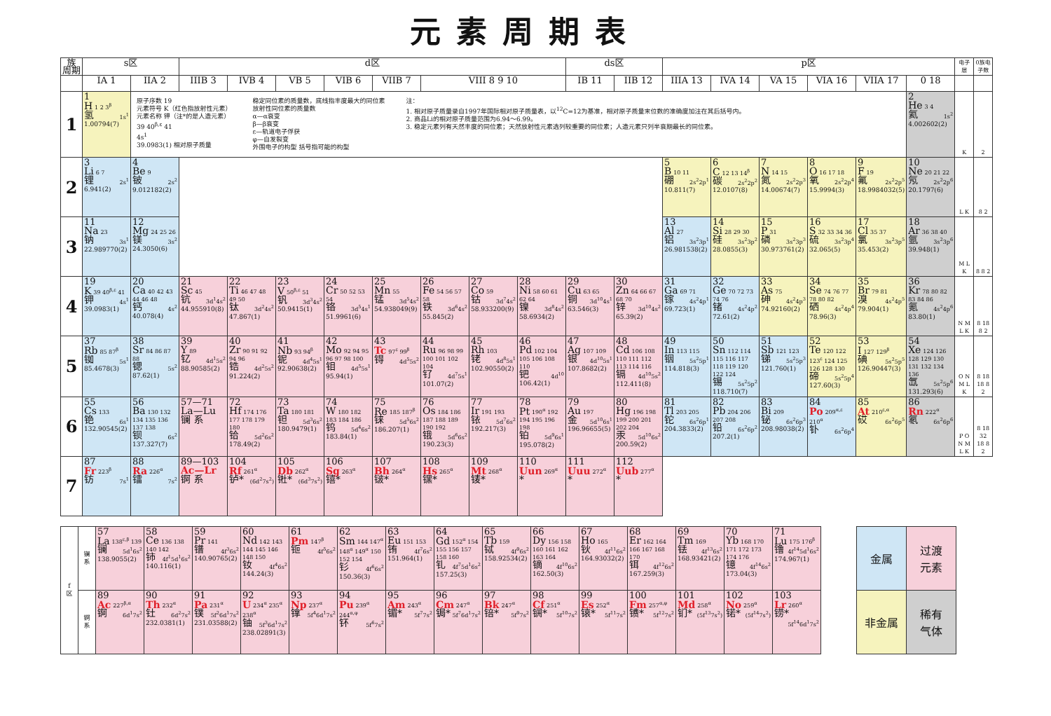元素周期表
| 族 周期 | s区 | | d区 | | | | | | | | ds区 | | p区 | | | | | | 电子层 | 0族电子数 |
| --- | --- | --- | --- | --- | --- | --- | --- | --- | --- | --- | --- | --- | --- | --- | --- | --- | --- | --- | --- | --- |
| | IA 1 | IIA 2 | IIIB 3 | IVB 4 | VB 5 | VIB 6 | VIIB 7 | VIII 8 9 10 | | | IB 11 | IIB 12 | IIIA 13 | IVA 14 | VA 15 | VIA 16 | VIIA 17 | 0 18 | | |
| 1 | 1 H 1 2 3<sup>β</sup> 氢 1s<sup>1</sup> 1.00794(7) | 原子序数 19 元素符号 K（红色指放射性元素） 元素名称 钾（注*的是人造元素） 39 40<sup>β,ε</sup> 41 4s<sup>1</sup> 39.0983(1) 相对原子质量 稳定同位素的质量数，底线指丰度最大的同位素 放射性同位素的质量数 α—α衰变 β—β衰变 ε—轨道电子俘获 φ—自发裂变 外围电子的构型 括号指可能的构型 注： 1. 相对原子质量录自1997年国际相对原子质量表，以<sup>12</sup>C=12为基准，相对原子质量末位数的准确度加注在其后括号内。 2. 商品Li的相对原子质量范围为6.94～6.99。 3. 稳定元素列有天然丰度的同位素；天然放射性元素选列较重要的同位素；人造元素只列半衰期最长的同位素。 | | | | | | | | | | | | | | | | 2 He 3 4 氦 1s<sup>2</sup> 4.002602(2) | K | 2 |
| 2 | 3 Li 6 7 锂 2s<sup>1</sup> 6.941(2) | 4 Be 9 铍 2s<sup>2</sup> 9.012182(2) | | | | | | | | | | | 5 B 10 11 硼 2s<sup>2</sup>2p<sup>1</sup> 10.811(7) | 6 C 12 13 14<sup>β</sup> 碳 2s<sup>2</sup>2p<sup>2</sup> 12.0107(8) | 7 N 14 15 氮 2s<sup>2</sup>2p<sup>3</sup> 14.00674(7) | 8 O 16 17 18 氧 2s<sup>2</sup>2p<sup>4</sup> 15.9994(3) | 9 F 19 氟 2s<sup>2</sup>2p<sup>5</sup> 18.9984032(5) | 10 Ne 20 21 22 氖 2s<sup>2</sup>2p<sup>6</sup> 20.1797(6) | L K | 8 2 |
| 3 | 11 Na 23 钠 3s<sup>1</sup> 22.989770(2) | 12 Mg 24 25 26 镁 3s<sup>2</sup> 24.3050(6) | | | | | | | | | | | 13 Al 27 铝 3s<sup>2</sup>3p<sup>1</sup> 26.981538(2) | 14 Si 28 29 30 硅 3s<sup>2</sup>3p<sup>2</sup> 28.0855(3) | 15 P 31 磷 3s<sup>2</sup>3p<sup>3</sup> 30.973761(2) | 16 S 32 33 34 36 硫 3s<sup>2</sup>3p<sup>4</sup> 32.065(5) | 17 Cl 35 37 氯 3s<sup>2</sup>3p<sup>5</sup> 35.453(2) | 18 Ar 36 38 40 氩 3s<sup>2</sup>3p<sup>6</sup> 39.948(1) | M L K | 8 8 2 |
| 4 | 19 K 39 40<sup>β,ε</sup> 41 钾 4s<sup>1</sup> 39.0983(1) | 20 Ca 40 42 43 44 46 48 钙 4s<sup>2</sup> 40.078(4) | 21 Sc 45 钪 3d<sup>1</sup>4s<sup>2</sup> 44.955910(8) | 22 Ti 46 47 48 49 50 钛 3d<sup>2</sup>4s<sup>2</sup> 47.867(1) | 23 V 50<sup>β,ε</sup> 51 钒 3d<sup>3</sup>4s<sup>2</sup> 50.9415(1) | 24 Cr 50 52 53 54 铬 3d<sup>5</sup>4s<sup>1</sup> 51.9961(6) | 25 Mn 55 锰 3d<sup>5</sup>4s<sup>2</sup> 54.938049(9) | 26 Fe 54 56 57 58 铁 3d<sup>6</sup>4s<sup>2</sup> 55.845(2) | 27 Co 59 钴 3d<sup>7</sup>4s<sup>2</sup> 58.933200(9) | 28 Ni 58 60 61 62 64 镍 3d<sup>8</sup>4s<sup>2</sup> 58.6934(2) | 29 Cu 63 65 铜 3d<sup>10</sup>4s<sup>1</sup> 63.546(3) | 30 Zn 64 66 67 68 70 锌 3d<sup>10</sup>4s<sup>2</sup> 65.39(2) | 31 Ga 69 71 镓 4s<sup>2</sup>4p<sup>1</sup> 69.723(1) | 32 Ge 70 72 73 74 76 锗 4s<sup>2</sup>4p<sup>2</sup> 72.61(2) | 33 As 75 砷 4s<sup>2</sup>4p<sup>3</sup> 74.92160(2) | 34 Se 74 76 77 78 80 82 硒 4s<sup>2</sup>4p<sup>4</sup> 78.96(3) | 35 Br 79 81 溴 4s<sup>2</sup>4p<sup>5</sup> 79.904(1) | 36 Kr 78 80 82 83 84 86 氪 4s<sup>2</sup>4p<sup>6</sup> 83.80(1) | N M L K | 8 18 8 2 |
| 5 | 37 Rb 85 87<sup>β</sup> 铷 5s<sup>1</sup> 85.4678(3) | 38 Sr 84 86 87 88 锶 5s<sup>2</sup> 87.62(1) | 39 Y 89 钇 4d<sup>1</sup>5s<sup>2</sup> 88.90585(2) | 40 Zr 90 91 92 94 96 锆 4d<sup>2</sup>5s<sup>2</sup> 91.224(2) | 41 Nb 93 94<sup>β</sup> 铌 4d<sup>4</sup>5s<sup>1</sup> 92.90638(2) | 42 Mo 92 94 95 96 97 98 100 钼 4d<sup>5</sup>5s<sup>1</sup> 95.94(1) | 43 Tc 97<sup>ε</sup> 99<sup>β</sup> 锝 4d<sup>5</sup>5s<sup>2</sup> | 44 Ru 96 98 99 100 101 102 104 钌 4d<sup>7</sup>5s<sup>1</sup> 101.07(2) | 45 Rh 103 铑 4d<sup>8</sup>5s<sup>1</sup> 102.90550(2) | 46 Pd 102 104 105 106 108 110 钯 4d<sup>10</sup> 106.42(1) | 47 Ag 107 109 银 4d<sup>10</sup>5s<sup>1</sup> 107.8682(2) | 48 Cd 106 108 110 111 112 113 114 116 镉 4d<sup>10</sup>5s<sup>2</sup> 112.411(8) | 49 In 113 115 铟 5s<sup>2</sup>5p<sup>1</sup> 114.818(3) | 50 Sn 112 114 115 116 117 118 119 120 122 124 锡 5s<sup>2</sup>5p<sup>2</sup> 118.710(7) | 51 Sb 121 123 锑 5s<sup>2</sup>5p<sup>3</sup> 121.760(1) | 52 Te 120 122 123<sup>ε</sup> 124 125 126 128 130 碲 5s<sup>2</sup>5p<sup>4</sup> 127.60(3) | 53 I 127 129<sup>β</sup> 碘 5s<sup>2</sup>5p<sup>5</sup> 126.90447(3) | 54 Xe 124 126 128 129 130 131 132 134 136 氙 5s<sup>2</sup>5p<sup>6</sup> 131.293(6) | O N M L K | 8 18 18 8 2 |
| 6 | 55 Cs 133 铯 6s<sup>1</sup> 132.90545(2) | 56 Ba 130 132 134 135 136 137 138 钡 6s<sup>2</sup> 137.327(7) | 57—71 La—Lu 镧 系 | 72 Hf 174 176 177 178 179 180 铪 5d<sup>2</sup>6s<sup>2</sup> 178.49(2) | 73 Ta 180 181 钽 5d<sup>3</sup>6s<sup>2</sup> 180.9479(1) | 74 W 180 182 183 184 186 钨 5d<sup>4</sup>6s<sup>2</sup> 183.84(1) | 75 Re 185 187<sup>β</sup> 铼 5d<sup>5</sup>6s<sup>2</sup> 186.207(1) | 76 Os 184 186 187 188 189 190 192 锇 5d<sup>6</sup>6s<sup>2</sup> 190.23(3) | 77 Ir 191 193 铱 5d<sup>7</sup>6s<sup>2</sup> 192.217(3) | 78 Pt 190<sup>α</sup> 192 194 195 196 198 铂 5d<sup>9</sup>6s<sup>1</sup> 195.078(2) | 79 Au 197 金 5d<sup>10</sup>6s<sup>1</sup> 196.96655(5) | 80 Hg 196 198 199 200 201 202 204 汞 5d<sup>10</sup>6s<sup>2</sup> 200.59(2) | 81 Tl 203 205 铊 6s<sup>2</sup>6p<sup>1</sup> 204.3833(2) | 82 Pb 204 206 207 208 铅 6s<sup>2</sup>6p<sup>2</sup> 207.2(1) | 83 Bi 209 铋 6s<sup>2</sup>6p<sup>3</sup> 208.98038(2) | 84 Po 209<sup>α,ε</sup> 210<sup>α</sup> 钋 6s<sup>2</sup>6p<sup>4</sup> | 85 At 210<sup>ε,α</sup> 砹 6s<sup>2</sup>6p<sup>5</sup> | 86 Rn 222<sup>α</sup> 氡 6s<sup>2</sup>6p<sup>6</sup> | P O N M L K | 8 18 32 18 8 2 |
| 7 | 87 Fr 223<sup>β</sup> 钫 7s<sup>1</sup> | 88 Ra 226<sup>α</sup> 镭 7s<sup>2</sup> | 89—103 Ac—Lr 锕 系 | 104 Rf 261<sup>α</sup> 𬬻* (6d<sup>2</sup>7s<sup>2</sup>) | 105 Db 262<sup>α</sup> 𬭊* (6d<sup>3</sup>7s<sup>2</sup>) | 106 Sg 263<sup>α</sup> 𬭳* | 107 Bh 264<sup>α</sup> 𬭛* | 108 Hs 265<sup>α</sup> 𬭶* | 109 Mt 268<sup>α</sup> 鿏* | 110 Uun 269<sup>α</sup> * | 111 Uuu 272<sup>α</sup> * | 112 Uub 277<sup>α</sup> * | | | | | | | | |
| f 区 | 镧 系 | 57 La 138<sup>ε,β</sup> 139 镧 5d<sup>1</sup>6s<sup>2</sup> 138.9055(2) | 58 Ce 136 138 140 142 铈 4f<sup>1</sup>5d<sup>1</sup>6s<sup>2</sup> 140.116(1) | 59 Pr 141 镨 4f<sup>3</sup>6s<sup>2</sup> 140.90765(2) | 60 Nd 142 143 144 145 146 148 150 钕 4f<sup>4</sup>6s<sup>2</sup> 144.24(3) | 61 Pm 147<sup>β</sup> 钷 4f<sup>5</sup>6s<sup>2</sup> | 62 Sm 144 147<sup>α</sup> 148<sup>α</sup> 149<sup>α</sup> 150 152 154 钐 4f<sup>6</sup>6s<sup>2</sup> 150.36(3) | 63 Eu 151 153 铕 4f<sup>7</sup>6s<sup>2</sup> 151.964(1) | 64 Gd 152<sup>α</sup> 154 155 156 157 158 160 钆 4f<sup>7</sup>5d<sup>1</sup>6s<sup>2</sup> 157.25(3) | 65 Tb 159 铽 4f<sup>9</sup>6s<sup>2</sup> 158.92534(2) | 66 Dy 156 158 160 161 162 163 164 镝 4f<sup>10</sup>6s<sup>2</sup> 162.50(3) | 67 Ho 165 钬 4f<sup>11</sup>6s<sup>2</sup> 164.93032(2) | 68 Er 162 164 166 167 168 170 铒 4f<sup>12</sup>6s<sup>2</sup> 167.259(3) | 69 Tm 169 铥 4f<sup>13</sup>6s<sup>2</sup> 168.93421(2) | 70 Yb 168 170 171 172 173 174 176 镱 4f<sup>14</sup>6s<sup>2</sup> 173.04(3) | 71 Lu 175 176<sup>β</sup> 镥 4f<sup>14</sup>5d<sup>1</sup>6s<sup>2</sup> 174.967(1) |
| | 锕 系 | 89 Ac 227<sup>β,α</sup> 锕 6d<sup>1</sup>7s<sup>2</sup> | 90 Th 232<sup>α</sup> 钍 6d<sup>2</sup>7s<sup>2</sup> 232.0381(1) | 91 Pa 231<sup>α</sup> 镤 5f<sup>2</sup>6d<sup>1</sup>7s<sup>2</sup> 231.03588(2) | 92 U 234<sup>α</sup> 235<sup>α</sup> 238<sup>α</sup> 铀 5f<sup>3</sup>6d<sup>1</sup>7s<sup>2</sup> 238.02891(3) | 93 Np 237<sup>α</sup> 镎 5f<sup>4</sup>6d<sup>1</sup>7s<sup>2</sup> | 94 Pu 239<sup>α</sup> 244<sup>α,φ</sup> 钚 5f<sup>6</sup>7s<sup>2</sup> | 95 Am 243<sup>α</sup> 镅* 5f<sup>7</sup>7s<sup>2</sup> | 96 Cm 247<sup>α</sup> 锔* 5f<sup>7</sup>6d<sup>1</sup>7s<sup>2</sup> | 97 Bk 247<sup>α</sup> 锫* 5f<sup>9</sup>7s<sup>2</sup> | 98 Cf 251<sup>α</sup> 锎* 5f<sup>10</sup>7s<sup>2</sup> | 99 Es 252<sup>α</sup> 锿* 5f<sup>11</sup>7s<sup>2</sup> | 100 Fm 257<sup>α,φ</sup> 镄* 5f<sup>12</sup>7s<sup>2</sup> | 101 Md 258<sup>α</sup> 钔* (5f<sup>13</sup>7s<sup>2</sup>) | 102 No 259<sup>α</sup> 锘* (5f<sup>14</sup>7s<sup>2</sup>) | 103 Lr 260<sup>α</sup> 铹* 5f<sup>14</sup>6d<sup>1</sup>7s<sup>2</sup> |
| 金属 | 过渡 元素 |
| 非金属 | 稀有 气体 |